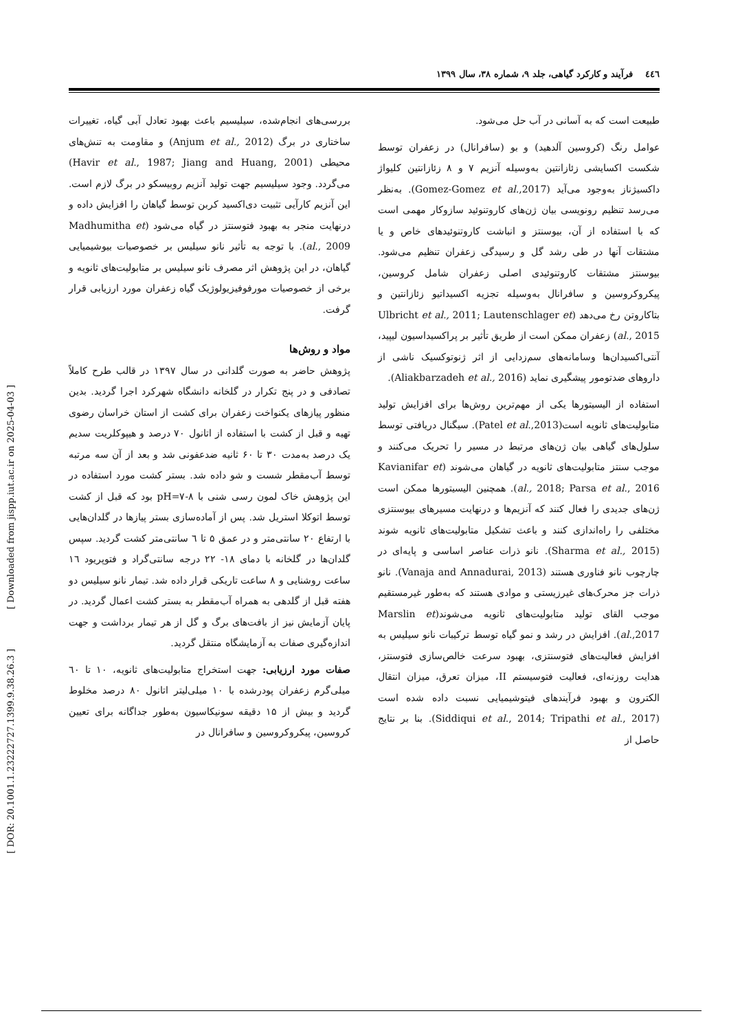٤٤٦ فرآیند و کارکرد گیاهی، جلد ۹، شماره ۳۸، سال ۱۳۹۹
طبیعت است که به آسانی در آب حل می‌شود.
عوامل رنگ (کروسین آلدهید) و بو (سافرانال) در زعفران توسط شکست اکسایشی زئازانتین به‌وسیله آنزیم ۷ و ۸ زئازانتین کلیواژ داکسیژناز به‌وجود می‌آید (Gomez-Gomez et al.,2017). به‌نظر می‌رسد تنظیم رونویسی بیان ژن‌های کاروتنوئید سازوکار مهمی است که با استفاده از آن، بیوسنتز و انباشت کاروتنوئیدهای خاص و یا مشتقات آنها در طی رشد گل و رسیدگی زعفران تنظیم می‌شود. بیوسنتز مشتقات کاروتنوئیدی اصلی زعفران شامل کروسین، پیکروکروسین و سافرانال به‌وسیله تجزیه اکسیداتیو زئازانتین و بتاکاروتن رخ می‌دهد (Ulbricht et al., 2011; Lautenschlager et al., 2015) زعفران ممکن است از طریق تأثیر بر پراکسیداسیون لیپید، آنتی‌اکسیدان‌ها وسامانه‌های سم‌زدایی از اثر ژنوتوکسیک ناشی از داروهای ضدتومور پیشگیری نماید (Aliakbarzadeh et al., 2016).
استفاده از الیسیتورها یکی از مهم‌ترین روش‌ها برای افزایش تولید متابولیت‌های ثانویه است(Patel et al.,2013). سیگنال دریافتی توسط سلول‌های گیاهی بیان ژن‌های مرتبط در مسیر را تحریک می‌کنند و موجب سنتز متابولیت‌های ثانویه در گیاهان می‌شوند (Kavianifar et al., 2018; Parsa et al., 2016). همچنین الیسیتورها ممکن است ژن‌های جدیدی را فعال کنند که آنزیم‌ها و درنهایت مسیرهای بیوسنتزی مختلفی را راه‌اندازی کنند و باعث تشکیل متابولیت‌های ثانویه شوند (Sharma et al., 2015). نانو ذرات عناصر اساسی و پایه‌ای در چارچوب نانو فناوری هستند (Vanaja and Annadurai, 2013). نانو ذرات جز محرک‌های غیرزیستی و موادی هستند که به‌طور غیرمستقیم موجب القای تولید متابولیت‌های ثانویه می‌شوند(Marslin et al.,2017). افزایش در رشد و نمو گیاه توسط ترکیبات نانو سیلیس به افزایش فعالیت‌های فتوسنتزی، بهبود سرعت خالص‌سازی فتوسنتز، هدایت روزنه‌ای، فعالیت فتوسیستم II، میزان تعرق، میزان انتقال الکترون و بهبود فرآیندهای فیتوشیمیایی نسبت داده شده است (Siddiqui et al., 2014; Tripathi et al., 2017). بنا بر نتایج حاصل از
بررسی‌های انجام‌شده، سیلیسیم باعث بهبود تعادل آبی گیاه، تغییرات ساختاری در برگ (Anjum et al., 2012) و مقاومت به تنش‌های محیطی (Havir et al., 1987; Jiang and Huang, 2001) می‌گردد. وجود سیلیسیم جهت تولید آنزیم روبیسکو در برگ لازم است. این آنزیم کارآیی تثبیت دی‌اکسید کربن توسط گیاهان را افزایش داده و درنهایت منجر به بهبود فتوسنتز در گیاه می‌شود (Madhumitha et al., 2009). با توجه به تأثیر نانو سیلیس بر خصوصیات بیوشیمیایی گیاهان، در این پژوهش اثر مصرف نانو سیلیس بر متابولیت‌های ثانویه و برخی از خصوصیات مورفوفیزیولوژیک گیاه زعفران مورد ارزیابی قرار گرفت.
مواد و روش‌ها
پژوهش حاضر به صورت گلدانی در سال ۱۳۹۷ در قالب طرح کاملاً تصادفی و در پنج تکرار در گلخانه دانشگاه شهرکرد اجرا گردید. بدین منظور پیازهای یکنواخت زعفران برای کشت از استان خراسان رضوی تهیه و قبل از کشت با استفاده از اتانول ۷۰ درصد و هیپوکلریت سدیم یک درصد به‌مدت ۳۰ تا ۶۰ ثانیه ضدعفونی شد و بعد از آن سه مرتبه توسط آب‌مقطر شست و شو داده شد. بستر کشت مورد استفاده در این پژوهش خاک لمون رسی شنی با pH=۷-۸ بود که قبل از کشت توسط اتوکلا استریل شد. پس از آماده‌سازی بستر پیازها در گلدان‌هایی با ارتفاع ۲۰ سانتی‌متر و در عمق ۵ تا ٦ سانتی‌متر کشت گردید. سپس گلدان‌ها در گلخانه با دمای ۱۸- ۲۲ درجه سانتی‌گراد و فتوپریود ۱٦ ساعت روشنایی و ۸ ساعت تاریکی قرار داده شد. تیمار نانو سیلیس دو هفته قبل از گلدهی به همراه آب‌مقطر به بستر کشت اعمال گردید. در پایان آزمایش نیز از بافت‌های برگ و گل از هر تیمار برداشت و جهت اندازه‌گیری صفات به آزمایشگاه منتقل گردید.
صفات مورد ارزیابی: جهت استخراج متابولیت‌های ثانویه، ۱۰ تا ٦۰ میلی‌گرم زعفران پودرشده با ۱۰ میلی‌لیتر اتانول ۸۰ درصد مخلوط گردید و بیش از ۱۵ دقیقه سونیکاسیون به‌طور جداگانه برای تعیین کروسین، پیکروکروسین و سافرانال در
[ DOR: 20.1001.1.23222727.1399.9.38.26.3 ] [ Downloaded from jispp.iut.ac.ir on 2025-04-03 ]